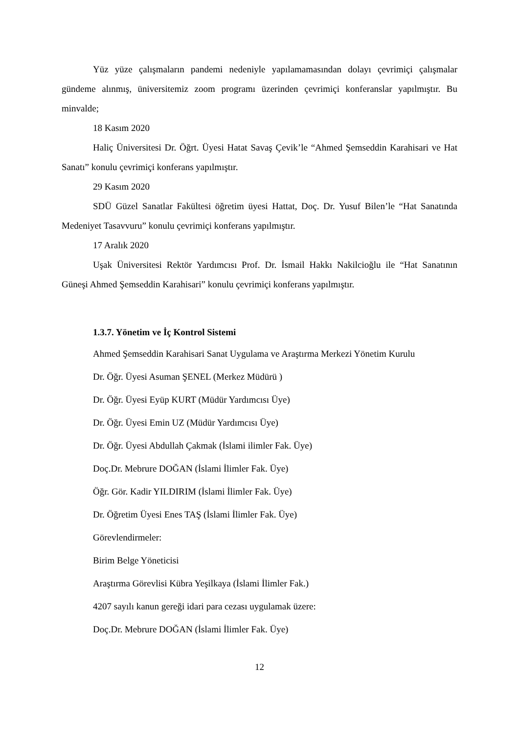Yüz yüze çalışmaların pandemi nedeniyle yapılamamasından dolayı çevrimiçi çalışmalar gündeme alınmış, üniversitemiz zoom programı üzerinden çevrimiçi konferanslar yapılmıştır. Bu minvalde;
18 Kasım 2020
Haliç Üniversitesi Dr. Öğrt. Üyesi Hatat Savaş Çevik’le “Ahmed Şemseddin Karahisari ve Hat Sanatı” konulu çevrimiçi konferans yapılmıştır.
29 Kasım 2020
SDÜ Güzel Sanatlar Fakültesi öğretim üyesi Hattat, Doç. Dr. Yusuf Bilen’le “Hat Sanatında Medeniyet Tasavvuru” konulu çevrimiçi konferans yapılmıştır.
17 Aralık 2020
Uşak Üniversitesi Rektör Yardımcısı Prof. Dr. İsmail Hakkı Nakilcioğlu ile “Hat Sanatının Güneşi Ahmed Şemseddin Karahisari” konulu çevrimiçi konferans yapılmıştır.
1.3.7. Yönetim ve İç Kontrol Sistemi
Ahmed Şemseddin Karahisari Sanat Uygulama ve Araştırma Merkezi Yönetim Kurulu
Dr. Öğr. Üyesi Asuman ŞENEL (Merkez Müdürü )
Dr. Öğr. Üyesi Eyüp KURT (Müdür Yardımcısı Üye)
Dr. Öğr. Üyesi Emin UZ (Müdür Yardımcısı Üye)
Dr. Öğr. Üyesi Abdullah Çakmak (İslami ilimler Fak. Üye)
Doç.Dr. Mebrure DOĞAN (İslami İlimler Fak. Üye)
Öğr. Gör. Kadir YILDIRIM (İslami İlimler Fak. Üye)
Dr. Öğretim Üyesi Enes TAŞ (İslami İlimler Fak. Üye)
Görevlendirmeler:
Birim Belge Yöneticisi
Araştırma Görevlisi Kübra Yeşilkaya (İslami İlimler Fak.)
4207 sayılı kanun gereği idari para cezası uygulamak üzere:
Doç.Dr. Mebrure DOĞAN (İslami İlimler Fak. Üye)
12